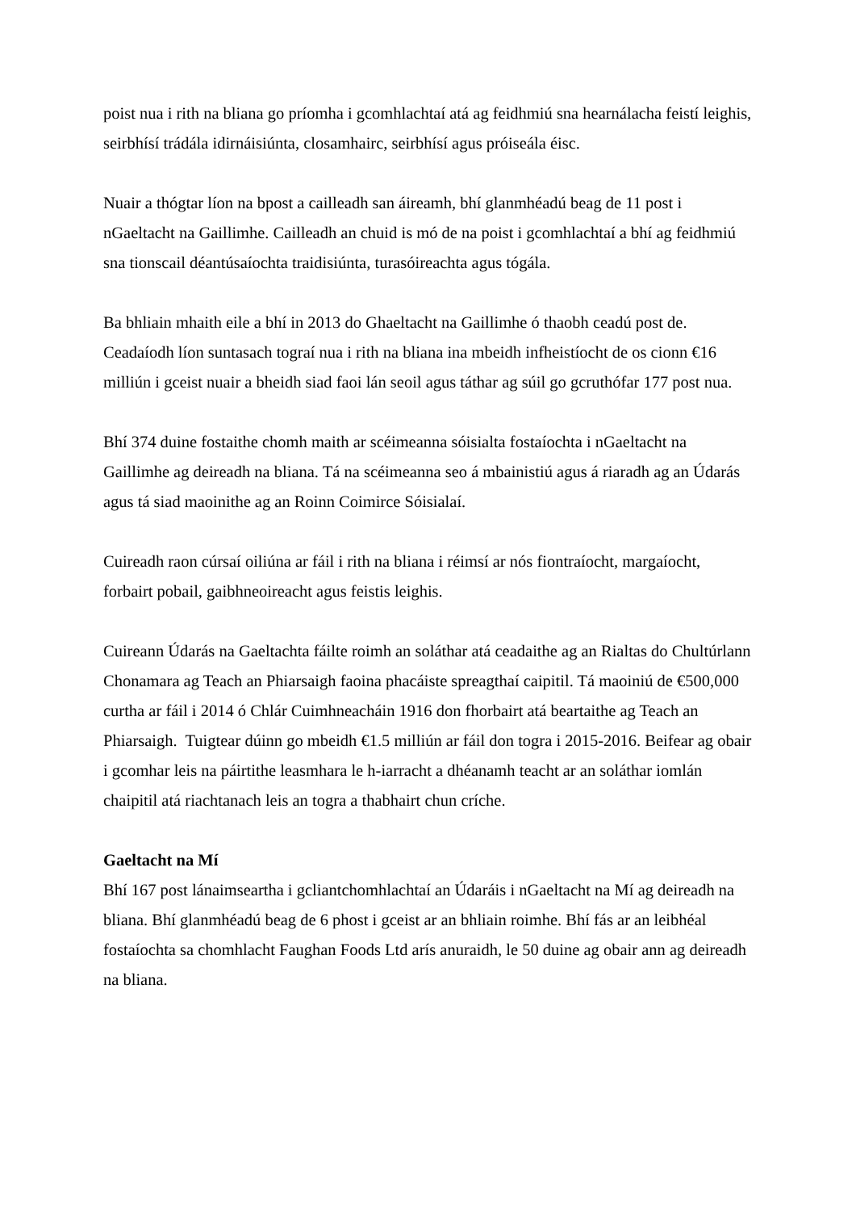poist nua i rith na bliana go príomha i gcomhlachtaí atá ag feidhmiú sna hearnálacha feistí leighis, seirbhísí trádála idirnáisiúnta, closamhairc, seirbhísí agus próiseála éisc.
Nuair a thógtar líon na bpost a cailleadh san áireamh, bhí glanmhéadú beag de 11 post i nGaeltacht na Gaillimhe. Cailleadh an chuid is mó de na poist i gcomhlachtaí a bhí ag feidhmiú sna tionscail déantúsaíochta traidisiúnta, turasóireachta agus tógála.
Ba bhliain mhaith eile a bhí in 2013 do Ghaeltacht na Gaillimhe ó thaobh ceadú post de. Ceadaíodh líon suntasach tograí nua i rith na bliana ina mbeidh infheistíocht de os cionn €16 milliún i gceist nuair a bheidh siad faoi lán seoil agus táthar ag súil go gcruthófar 177 post nua.
Bhí 374 duine fostaithe chomh maith ar scéimeanna sóisialta fostaíochta i nGaeltacht na Gaillimhe ag deireadh na bliana. Tá na scéimeanna seo á mbainistiú agus á riaradh ag an Údarás agus tá siad maoinithe ag an Roinn Coimirce Sóisialaí.
Cuireadh raon cúrsaí oiliúna ar fáil i rith na bliana i réimsí ar nós fiontraíocht, margaíocht, forbairt pobail, gaibhneoireacht agus feistis leighis.
Cuireann Údarás na Gaeltachta fáilte roimh an soláthar atá ceadaithe ag an Rialtas do Chultúrlann Chonamara ag Teach an Phiarsaigh faoina phacáiste spreagthaí caipitil. Tá maoiniú de €500,000 curtha ar fáil i 2014 ó Chlár Cuimhneacháin 1916 don fhorbairt atá beartaithe ag Teach an Phiarsaigh. Tuigtear dúinn go mbeidh €1.5 milliún ar fáil don togra i 2015-2016. Beifear ag obair i gcomhar leis na páirtithe leasmhara le h-iarracht a dhéanamh teacht ar an soláthar iomlán chaipitil atá riachtanach leis an togra a thabhairt chun críche.
Gaeltacht na Mí
Bhí 167 post lánaimseartha i gcliantchomhlachtaí an Údaráis i nGaeltacht na Mí ag deireadh na bliana. Bhí glanmhéadú beag de 6 phost i gceist ar an bhliain roimhe. Bhí fás ar an leibhéal fostaíochta sa chomhlacht Faughan Foods Ltd arís anuraidh, le 50 duine ag obair ann ag deireadh na bliana.